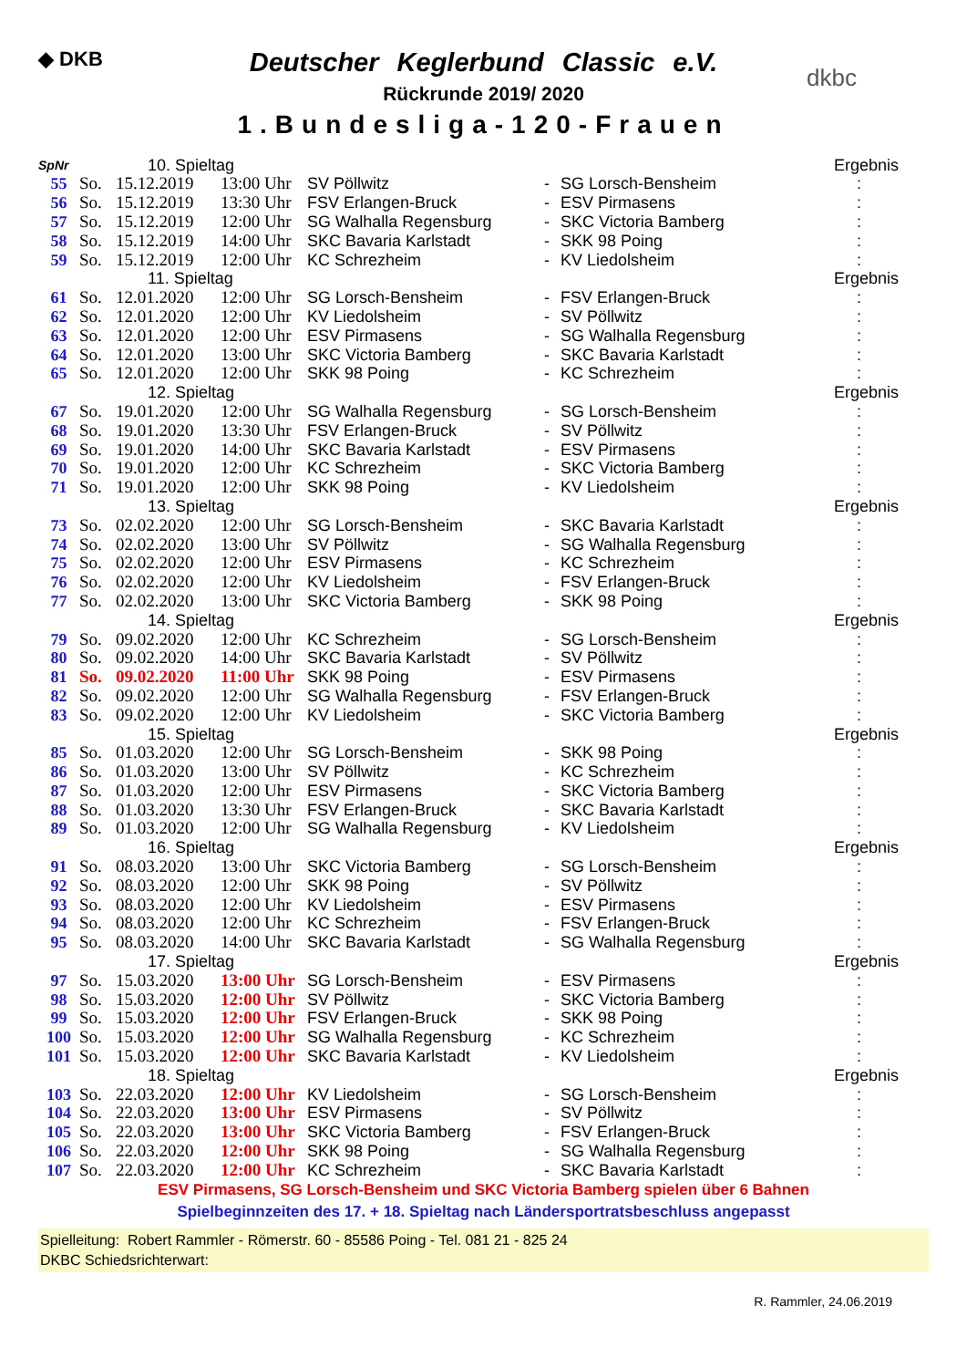◆ DKB
dkbc
Deutscher Keglerbund Classic e.V.
Rückrunde 2019/ 2020
1.Bundesliga-120-Frauen
| SpNr | | 10. Spieltag | | | | | Ergebnis |
| 55 | So. | 15.12.2019 | 13:00 Uhr | SV Pöllwitz | - | SG Lorsch-Bensheim | : |
| 56 | So. | 15.12.2019 | 13:30 Uhr | FSV Erlangen-Bruck | - | ESV Pirmasens | : |
| 57 | So. | 15.12.2019 | 12:00 Uhr | SG Walhalla Regensburg | - | SKC Victoria Bamberg | : |
| 58 | So. | 15.12.2019 | 14:00 Uhr | SKC Bavaria Karlstadt | - | SKK 98 Poing | : |
| 59 | So. | 15.12.2019 | 12:00 Uhr | KC Schrezheim | - | KV Liedolsheim | : |
| | | 11. Spieltag | | | | | Ergebnis |
| 61 | So. | 12.01.2020 | 12:00 Uhr | SG Lorsch-Bensheim | - | FSV Erlangen-Bruck | : |
| 62 | So. | 12.01.2020 | 12:00 Uhr | KV Liedolsheim | - | SV Pöllwitz | : |
| 63 | So. | 12.01.2020 | 12:00 Uhr | ESV Pirmasens | - | SG Walhalla Regensburg | : |
| 64 | So. | 12.01.2020 | 13:00 Uhr | SKC Victoria Bamberg | - | SKC Bavaria Karlstadt | : |
| 65 | So. | 12.01.2020 | 12:00 Uhr | SKK 98 Poing | - | KC Schrezheim | : |
| | | 12. Spieltag | | | | | Ergebnis |
| 67 | So. | 19.01.2020 | 12:00 Uhr | SG Walhalla Regensburg | - | SG Lorsch-Bensheim | : |
| 68 | So. | 19.01.2020 | 13:30 Uhr | FSV Erlangen-Bruck | - | SV Pöllwitz | : |
| 69 | So. | 19.01.2020 | 14:00 Uhr | SKC Bavaria Karlstadt | - | ESV Pirmasens | : |
| 70 | So. | 19.01.2020 | 12:00 Uhr | KC Schrezheim | - | SKC Victoria Bamberg | : |
| 71 | So. | 19.01.2020 | 12:00 Uhr | SKK 98 Poing | - | KV Liedolsheim | : |
| | | 13. Spieltag | | | | | Ergebnis |
| 73 | So. | 02.02.2020 | 12:00 Uhr | SG Lorsch-Bensheim | - | SKC Bavaria Karlstadt | : |
| 74 | So. | 02.02.2020 | 13:00 Uhr | SV Pöllwitz | - | SG Walhalla Regensburg | : |
| 75 | So. | 02.02.2020 | 12:00 Uhr | ESV Pirmasens | - | KC Schrezheim | : |
| 76 | So. | 02.02.2020 | 12:00 Uhr | KV Liedolsheim | - | FSV Erlangen-Bruck | : |
| 77 | So. | 02.02.2020 | 13:00 Uhr | SKC Victoria Bamberg | - | SKK 98 Poing | : |
| | | 14. Spieltag | | | | | Ergebnis |
| 79 | So. | 09.02.2020 | 12:00 Uhr | KC Schrezheim | - | SG Lorsch-Bensheim | : |
| 80 | So. | 09.02.2020 | 14:00 Uhr | SKC Bavaria Karlstadt | - | SV Pöllwitz | : |
| 81 | So. | 09.02.2020 | 11:00 Uhr | SKK 98 Poing | - | ESV Pirmasens | : |
| 82 | So. | 09.02.2020 | 12:00 Uhr | SG Walhalla Regensburg | - | FSV Erlangen-Bruck | : |
| 83 | So. | 09.02.2020 | 12:00 Uhr | KV Liedolsheim | - | SKC Victoria Bamberg | : |
| | | 15. Spieltag | | | | | Ergebnis |
| 85 | So. | 01.03.2020 | 12:00 Uhr | SG Lorsch-Bensheim | - | SKK 98 Poing | : |
| 86 | So. | 01.03.2020 | 13:00 Uhr | SV Pöllwitz | - | KC Schrezheim | : |
| 87 | So. | 01.03.2020 | 12:00 Uhr | ESV Pirmasens | - | SKC Victoria Bamberg | : |
| 88 | So. | 01.03.2020 | 13:30 Uhr | FSV Erlangen-Bruck | - | SKC Bavaria Karlstadt | : |
| 89 | So. | 01.03.2020 | 12:00 Uhr | SG Walhalla Regensburg | - | KV Liedolsheim | : |
| | | 16. Spieltag | | | | | Ergebnis |
| 91 | So. | 08.03.2020 | 13:00 Uhr | SKC Victoria Bamberg | - | SG Lorsch-Bensheim | : |
| 92 | So. | 08.03.2020 | 12:00 Uhr | SKK 98 Poing | - | SV Pöllwitz | : |
| 93 | So. | 08.03.2020 | 12:00 Uhr | KV Liedolsheim | - | ESV Pirmasens | : |
| 94 | So. | 08.03.2020 | 12:00 Uhr | KC Schrezheim | - | FSV Erlangen-Bruck | : |
| 95 | So. | 08.03.2020 | 14:00 Uhr | SKC Bavaria Karlstadt | - | SG Walhalla Regensburg | : |
| | | 17. Spieltag | | | | | Ergebnis |
| 97 | So. | 15.03.2020 | 13:00 Uhr | SG Lorsch-Bensheim | - | ESV Pirmasens | : |
| 98 | So. | 15.03.2020 | 12:00 Uhr | SV Pöllwitz | - | SKC Victoria Bamberg | : |
| 99 | So. | 15.03.2020 | 12:00 Uhr | FSV Erlangen-Bruck | - | SKK 98 Poing | : |
| 100 | So. | 15.03.2020 | 12:00 Uhr | SG Walhalla Regensburg | - | KC Schrezheim | : |
| 101 | So. | 15.03.2020 | 12:00 Uhr | SKC Bavaria Karlstadt | - | KV Liedolsheim | : |
| | | 18. Spieltag | | | | | Ergebnis |
| 103 | So. | 22.03.2020 | 12:00 Uhr | KV Liedolsheim | - | SG Lorsch-Bensheim | : |
| 104 | So. | 22.03.2020 | 13:00 Uhr | ESV Pirmasens | - | SV Pöllwitz | : |
| 105 | So. | 22.03.2020 | 13:00 Uhr | SKC Victoria Bamberg | - | FSV Erlangen-Bruck | : |
| 106 | So. | 22.03.2020 | 12:00 Uhr | SKK 98 Poing | - | SG Walhalla Regensburg | : |
| 107 | So. | 22.03.2020 | 12:00 Uhr | KC Schrezheim | - | SKC Bavaria Karlstadt | : |
ESV Pirmasens, SG Lorsch-Bensheim und SKC Victoria Bamberg spielen über 6 Bahnen
Spielbeginnzeiten des 17. + 18. Spieltag nach Ländersportratsbeschluss angepasst
Spielleitung: Robert Rammler - Römerstr. 60 - 85586 Poing - Tel. 081 21 - 825 24
DKBC Schiedsrichterwart:
R. Rammler, 24.06.2019